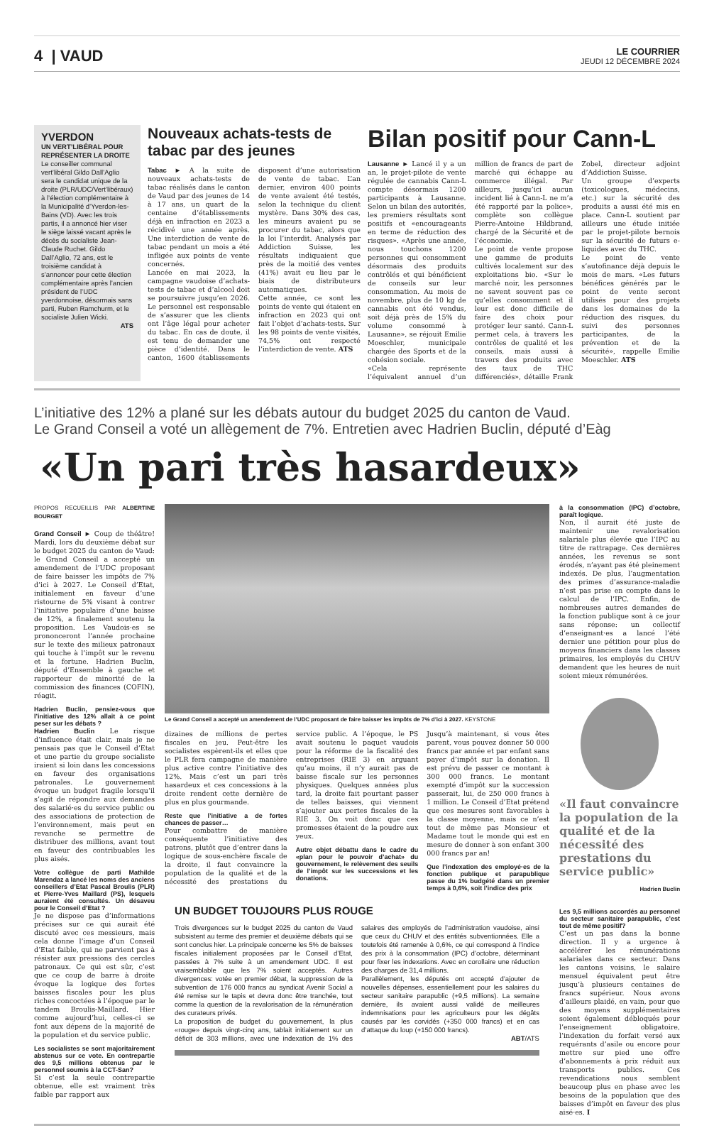4 | VAUD
LE COURRIER
JEUDI 12 DÉCEMBRE 2024
YVERDON
UN VERT’LIBÉRAL POUR REPRÉSENTER LA DROITE
Le conseiller communal vert’libéral Gildo Dall’Aglio sera le candidat unique de la droite (PLR/UDC/Vert’libéraux) à l’élection complémentaire à la Municipalité d’Yverdon-les-Bains (VD). Avec les trois partis, il a annoncé hier viser le siège laissé vacant après le décès du socialiste Jean-Claude Ruchet. Gildo Dall’Aglio, 72 ans, est le troisième candidat à s’annoncer pour cette élection complémentaire après l’ancien président de l’UDC yverdonnoise, désormais sans parti, Ruben Ramchurm, et le socialiste Julien Wicki.
ATS
Nouveaux achats-tests de tabac par des jeunes
Tabac ► A la suite de nouveaux achats-tests de tabac réalisés dans le canton de Vaud par des jeunes de 14 à 17 ans, un quart de la centaine d’établissements déjà en infraction en 2023 a récidivé une année après. Une interdiction de vente de tabac pendant un mois a été infligée aux points de vente concernés.
Lancée en mai 2023, la campagne vaudoise d’achats-tests de tabac et d’alcool doit se poursuivre jusqu’en 2026. Le personnel est responsable de s’assurer que les clients ont l’âge légal pour acheter du tabac. En cas de doute, il est tenu de demander une pièce d’identité. Dans le canton, 1600 établissements disposent d’une autorisation de vente de tabac. L’an dernier, environ 400 points de vente avaient été testés, selon la technique du client mystère. Dans 30% des cas, les mineurs avaient pu se procurer du tabac, alors que la loi l’interdit. Analysés par Addiction Suisse, les résultats indiquaient que près de la moitié des ventes (41%) avait eu lieu par le biais de distributeurs automatiques.
Cette année, ce sont les points de vente qui étaient en infraction en 2023 qui ont fait l’objet d’achats-tests. Sur les 98 points de vente visités, 74,5% ont respecté l’interdiction de vente. ATS
Bilan positif pour Cann-L
Lausanne ► Lancé il y a un an, le projet-pilote de vente régulée de cannabis Cann-L compte désormais 1200 participants à Lausanne. Selon un bilan des autorités, les premiers résultats sont positifs et «encourageants en terme de réduction des risques». «Après une année, nous touchons 1200 personnes qui consomment désormais des produits contrôlés et qui bénéficient de conseils sur leur consommation. Au mois de novembre, plus de 10 kg de cannabis ont été vendus, soit déjà près de 15% du volume consommé à Lausanne», se réjouit Emilie Moeschler, municipale chargée des Sports et de la cohésion sociale.
«Cela représente l’équivalent annuel d’un million de francs de part de marché qui échappe au commerce illégal. Par ailleurs, jusqu’ici aucun incident lié à Cann-L ne m’a été rapporté par la police», complète son collègue Pierre-Antoine Hildbrand, chargé de la Sécurité et de l’économie.
Le point de vente propose une gamme de produits cultivés localement sur des exploitations bio. «Sur le marché noir, les personnes ne savent souvent pas ce qu’elles consomment et il leur est donc difficile de faire des choix pour protéger leur santé. Cann-L permet cela, à travers les contrôles de qualité et les conseils, mais aussi à travers des produits avec des taux de THC différenciés», détaille Frank Zobel, directeur adjoint d’Addiction Suisse.
Un groupe d’experts (toxicologues, médecins, etc.) sur la sécurité des produits a aussi été mis en place. Cann-L soutient par ailleurs une étude initiée par le projet-pilote bernois sur la sécurité de futurs e-liquides avec du THC.
Le point de vente s’autofinance déjà depuis le mois de mars. «Les futurs bénéfices générés par le point de vente seront utilisés pour des projets dans les domaines de la réduction des risques, du suivi des personnes participantes, de la prévention et de la sécurité», rappelle Emilie Moeschler. ATS
L’initiative des 12% a plané sur les débats autour du budget 2025 du canton de Vaud.
Le Grand Conseil a voté un allègement de 7%. Entretien avec Hadrien Buclin, député d’Eàg
«Un pari très hasardeux»
PROPOS RECUEILLIS PAR ALBERTINE BOURGET
Grand Conseil ► Coup de théâtre! Mardi, lors du deuxième débat sur le budget 2025 du canton de Vaud: le Grand Conseil a accepté un amendement de l’UDC proposant de faire baisser les impôts de 7% d’ici à 2027. Le Conseil d’Etat, initialement en faveur d’une ristourne de 5% visant à contrer l’initiative populaire d’une baisse de 12%, a finalement soutenu la proposition. Les Vaudois·es se prononceront l’année prochaine sur le texte des milieux patronaux qui touche à l’impôt sur le revenu et la fortune. Hadrien Buclin, député d’Ensemble à gauche et rapporteur de minorité de la commission des finances (COFIN), réagit.
Hadrien Buclin, pensiez-vous que l’initiative des 12% allait à ce point peser sur les débats ?
Hadrien Buclin Le risque d’influence était clair, mais je ne pensais pas que le Conseil d’Etat et une partie du groupe socialiste iraient si loin dans les concessions en faveur des organisations patronales. Le gouvernement évoque un budget fragile lorsqu’il s’agit de répondre aux demandes des salarié·es du service public ou des associations de protection de l’environnement, mais peut en revanche se permettre de distribuer des millions, avant tout en faveur des contribuables les plus aisés.
Votre collègue de parti Mathilde Marendaz a lancé les noms des anciens conseillers d’Etat Pascal Broulis (PLR) et Pierre-Yves Maillard (PS), lesquels auraient été consultés. Un désaveu pour le Conseil d’Etat ?
Je ne dispose pas d’informations précises sur ce qui aurait été discuté avec ces messieurs, mais cela donne l’image d’un Conseil d’Etat faible, qui ne parvient pas à résister aux pressions des cercles patronaux. Ce qui est sûr, c’est que ce coup de barre à droite évoque la logique des fortes baisses fiscales pour les plus riches concoctées à l’époque par le tandem Broulis-Maillard. Hier comme aujourd’hui, celles-ci se font aux dépens de la majorité de la population et du service public.
Les socialistes se sont majoritairement abstenus sur ce vote. En contrepartie des 9,5 millions obtenus par le personnel soumis à la CCT-San?
Si c’est la seule contrepartie obtenue, elle est vraiment très faible par rapport aux
Le Grand Conseil a accepté un amendement de l’UDC proposant de faire baisser les impôts de 7% d’ici à 2027. KEYSTONE
dizaines de millions de pertes fiscales en jeu. Peut-être les socialistes espèrent-ils et elles que le PLR fera campagne de manière plus active contre l’initiative des 12%. Mais c’est un pari très hasardeux et ces concessions à la droite rendent cette dernière de plus en plus gourmande.
Reste que l’initiative a de fortes chances de passer…
Pour combattre de manière conséquente l’initiative des patrons, plutôt que d’entrer dans la logique de sous-enchère fiscale de la droite, il faut convaincre la population de la qualité et de la nécessité des prestations du service public. A l’époque, le PS avait soutenu le paquet vaudois pour la réforme de la fiscalité des entreprises (RIE 3) en arguant qu’au moins, il n’y aurait pas de baisse fiscale sur les personnes physiques. Quelques années plus tard, la droite fait pourtant passer de telles baisses, qui viennent s’ajouter aux pertes fiscales de la RIE 3. On voit donc que ces promesses étaient de la poudre aux yeux.
Autre objet débattu dans le cadre du «plan pour le pouvoir d’achat» du gouvernement, le relèvement des seuils de l’impôt sur les successions et les donations.
Jusqu’à maintenant, si vous êtes parent, vous pouvez donner 50 000 francs par année et par enfant sans payer d’impôt sur la donation. Il est prévu de passer ce montant à 300 000 francs. Le montant exempté d’impôt sur la succession passerait, lui, de 250 000 francs à 1 million. Le Conseil d’Etat prétend que ces mesures sont favorables à la classe moyenne, mais ce n’est tout de même pas Monsieur et Madame tout le monde qui est en mesure de donner à son enfant 300 000 francs par an!
Que l’indexation des employé·es de la fonction publique et parapublique passe du 1% budgété dans un premier temps à 0,6%, soit l’indice des prix
UN BUDGET TOUJOURS PLUS ROUGE
Trois divergences sur le budget 2025 du canton de Vaud subsistent au terme des premier et deuxième débats qui se sont conclus hier. La principale concerne les 5% de baisses fiscales initialement proposées par le Conseil d’Etat, passées à 7% suite à un amendement UDC. Il est vraisemblable que les 7% soient acceptés. Autres divergences: votée en premier débat, la suppression de la subvention de 176 000 francs au syndicat Avenir Social a été remise sur le tapis et devra donc être tranchée, tout comme la question de la revalorisation de la rémunération des curateurs privés.
La proposition de budget du gouvernement, la plus «rouge» depuis vingt-cinq ans, tablait initialement sur un déficit de 303 millions, avec une indexation de 1% des salaires des employés de l’administration vaudoise, ainsi que ceux du CHUV et des entités subventionnées. Elle a toutefois été ramenée à 0,6%, ce qui correspond à l’indice des prix à la consommation (IPC) d’octobre, déterminant pour fixer les indexations. Avec en corollaire une réduction des charges de 31,4 millions.
Parallèlement, les députés ont accepté d’ajouter de nouvelles dépenses, essentiellement pour les salaires du secteur sanitaire parapublic (+9,5 millions). La semaine dernière, ils avaient aussi validé de meilleures indemnisations pour les agriculteurs pour les dégâts causés par les corvidés (+350 000 francs) et en cas d’attaque du loup (+150 000 francs).
ABT/ATS
à la consommation (IPC) d’octobre, paraît logique.
Non, il aurait été juste de maintenir une revalorisation salariale plus élevée que l’IPC au titre de rattrapage. Ces dernières années, les revenus se sont érodés, n’ayant pas été pleinement indexés. De plus, l’augmentation des primes d’assurance-maladie n’est pas prise en compte dans le calcul de l’IPC. Enfin, de nombreuses autres demandes de la fonction publique sont à ce jour sans réponse: un collectif d’enseignant·es a lancé l’été dernier une pétition pour plus de moyens financiers dans les classes primaires, les employés du CHUV demandent que les heures de nuit soient mieux rémunérées.
«Il faut convaincre la population de la qualité et de la nécessité des prestations du service public»
Hadrien Buclin
Les 9,5 millions accordés au personnel du secteur sanitaire parapublic, c’est tout de même positif?
C’est un pas dans la bonne direction. Il y a urgence à accélérer les rémunérations salariales dans ce secteur. Dans les cantons voisins, le salaire mensuel équivalent peut être jusqu’à plusieurs centaines de francs supérieur. Nous avons d’ailleurs plaidé, en vain, pour que des moyens supplémentaires soient également débloqués pour l’enseignement obligatoire, l’indexation du forfait versé aux requérants d’asile ou encore pour mettre sur pied une offre d’abonnements à prix réduit aux transports publics. Ces revendications nous semblent beaucoup plus en phase avec les besoins de la population que des baisses d’impôt en faveur des plus aisé·es. I